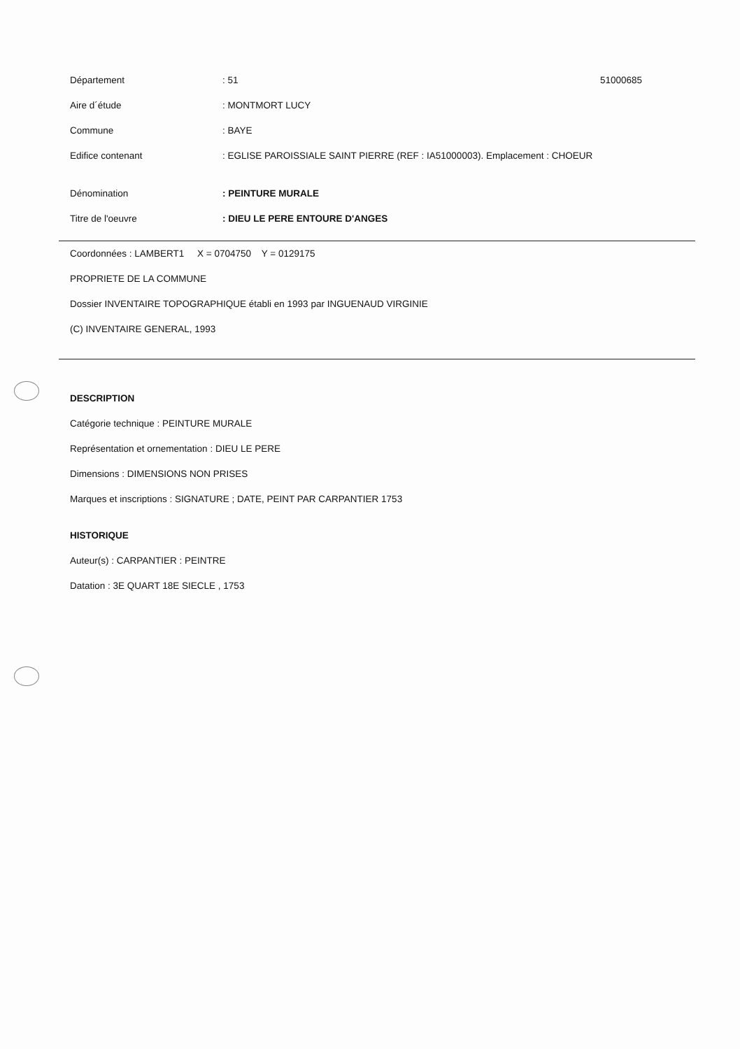Département : 51 51000685
Aire d´étude : MONTMORT LUCY
Commune : BAYE
Edifice contenant
: EGLISE PAROISSIALE SAINT PIERRE (REF : IA51000003). Emplacement : CHOEUR
Dénomination : PEINTURE MURALE
Titre de l'oeuvre : DIEU LE PERE ENTOURE D'ANGES
Coordonnées : LAMBERT1 X = 0704750 Y = 0129175
PROPRIETE DE LA COMMUNE
Dossier INVENTAIRE TOPOGRAPHIQUE établi en 1993 par INGUENAUD VIRGINIE
(C) INVENTAIRE GENERAL, 1993
DESCRIPTION
Catégorie technique : PEINTURE MURALE
Représentation et ornementation : DIEU LE PERE
Dimensions : DIMENSIONS NON PRISES
Marques et inscriptions : SIGNATURE ; DATE, PEINT PAR CARPANTIER 1753
HISTORIQUE
Auteur(s) : CARPANTIER : PEINTRE
Datation : 3E QUART 18E SIECLE , 1753